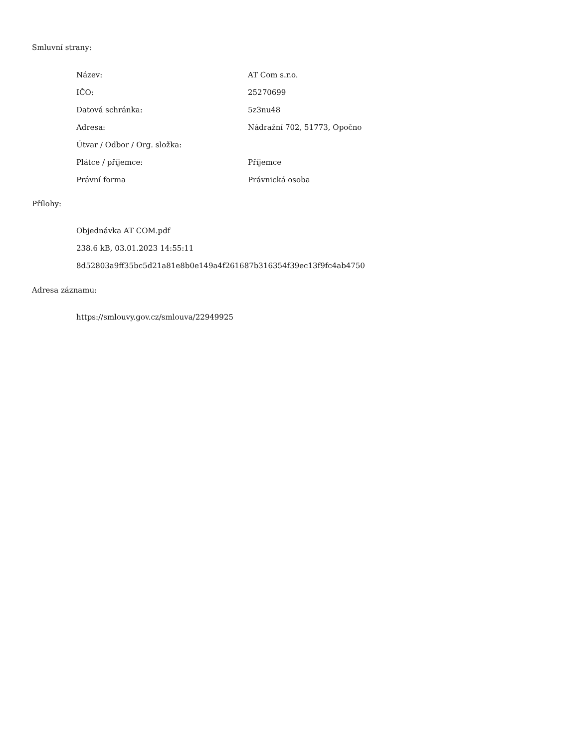Smluvní strany:
| Název: | AT Com s.r.o. |
| IČO: | 25270699 |
| Datová schránka: | 5z3nu48 |
| Adresa: | Nádražní 702, 51773, Opočno |
| Útvar / Odbor / Org. složka: | |
| Plátce / příjemce: | Příjemce |
| Právní forma | Právnická osoba |
Přílohy:
Objednávka AT COM.pdf
238.6 kB, 03.01.2023 14:55:11
8d52803a9ff35bc5d21a81e8b0e149a4f261687b316354f39ec13f9fc4ab4750
Adresa záznamu:
https://smlouvy.gov.cz/smlouva/22949925